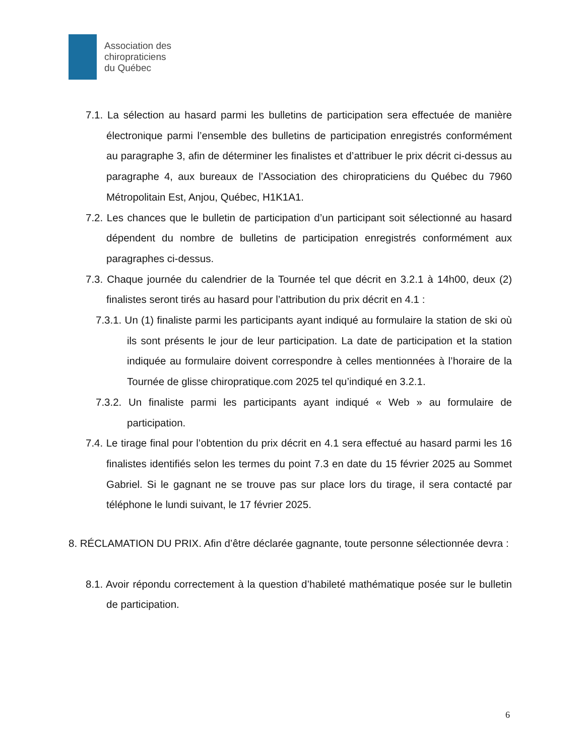Association des
chiropraticiens
du Québec
7.1. La sélection au hasard parmi les bulletins de participation sera effectuée de manière électronique parmi l’ensemble des bulletins de participation enregistrés conformément au paragraphe 3, afin de déterminer les finalistes et d’attribuer le prix décrit ci-dessus au paragraphe 4, aux bureaux de l’Association des chiropraticiens du Québec du 7960 Métropolitain Est, Anjou, Québec, H1K1A1.
7.2. Les chances que le bulletin de participation d’un participant soit sélectionné au hasard dépendent du nombre de bulletins de participation enregistrés conformément aux paragraphes ci-dessus.
7.3. Chaque journée du calendrier de la Tournée tel que décrit en 3.2.1 à 14h00, deux (2) finalistes seront tirés au hasard pour l’attribution du prix décrit en 4.1 :
7.3.1. Un (1) finaliste parmi les participants ayant indiqué au formulaire la station de ski où ils sont présents le jour de leur participation. La date de participation et la station indiquée au formulaire doivent correspondre à celles mentionnées à l’horaire de la Tournée de glisse chiropratique.com 2025 tel qu’indiqué en 3.2.1.
7.3.2. Un finaliste parmi les participants ayant indiqué « Web » au formulaire de participation.
7.4. Le tirage final pour l’obtention du prix décrit en 4.1 sera effectué au hasard parmi les 16 finalistes identifiés selon les termes du point 7.3 en date du 15 février 2025 au Sommet Gabriel. Si le gagnant ne se trouve pas sur place lors du tirage, il sera contacté par téléphone le lundi suivant, le 17 février 2025.
8. RÉCLAMATION DU PRIX. Afin d’être déclarée gagnante, toute personne sélectionnée devra :
8.1. Avoir répondu correctement à la question d’habileté mathématique posée sur le bulletin de participation.
6